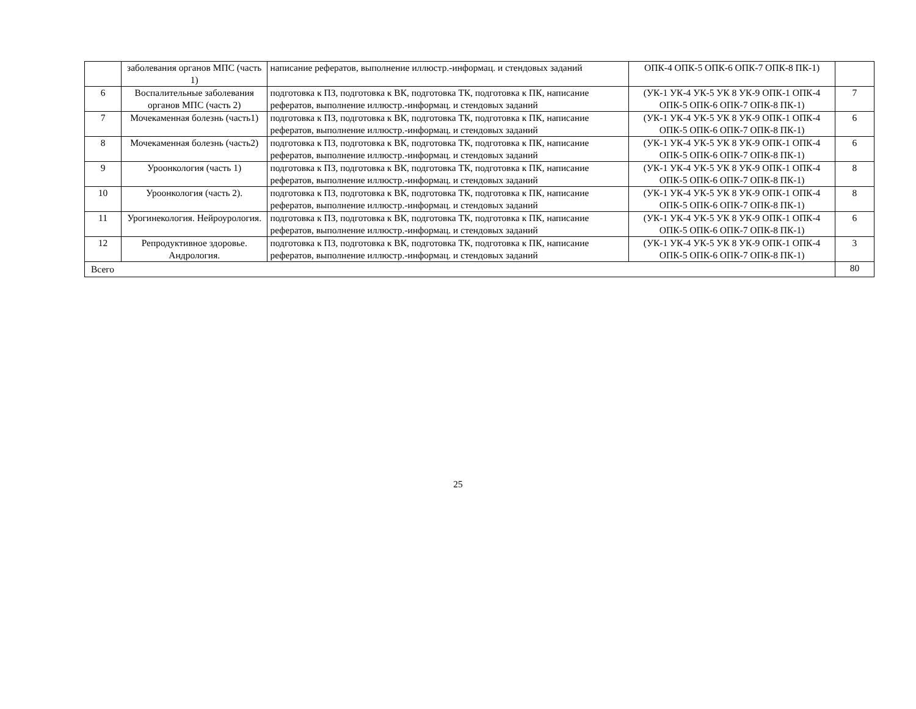| | заболевания органов МПС (часть 1) | написание рефератов, выполнение иллюстр.-информац. и стендовых заданий | ОПК-4 ОПК-5 ОПК-6 ОПК-7 ОПК-8 ПК-1) | |
| 6 | Воспалительные заболевания органов МПС (часть 2) | подготовка к ПЗ, подготовка к ВК, подготовка ТК, подготовка к ПК, написание рефератов, выполнение иллюстр.-информац. и стендовых заданий | (УК-1 УК-4 УК-5 УК 8 УК-9 ОПК-1 ОПК-4 ОПК-5 ОПК-6 ОПК-7 ОПК-8 ПК-1) | 7 |
| 7 | Мочекаменная болезнь (часть1) | подготовка к ПЗ, подготовка к ВК, подготовка ТК, подготовка к ПК, написание рефератов, выполнение иллюстр.-информац. и стендовых заданий | (УК-1 УК-4 УК-5 УК 8 УК-9 ОПК-1 ОПК-4 ОПК-5 ОПК-6 ОПК-7 ОПК-8 ПК-1) | 6 |
| 8 | Мочекаменная болезнь (часть2) | подготовка к ПЗ, подготовка к ВК, подготовка ТК, подготовка к ПК, написание рефератов, выполнение иллюстр.-информац. и стендовых заданий | (УК-1 УК-4 УК-5 УК 8 УК-9 ОПК-1 ОПК-4 ОПК-5 ОПК-6 ОПК-7 ОПК-8 ПК-1) | 6 |
| 9 | Уроонкология (часть 1) | подготовка к ПЗ, подготовка к ВК, подготовка ТК, подготовка к ПК, написание рефератов, выполнение иллюстр.-информац. и стендовых заданий | (УК-1 УК-4 УК-5 УК 8 УК-9 ОПК-1 ОПК-4 ОПК-5 ОПК-6 ОПК-7 ОПК-8 ПК-1) | 8 |
| 10 | Уроонкология (часть 2). | подготовка к ПЗ, подготовка к ВК, подготовка ТК, подготовка к ПК, написание рефератов, выполнение иллюстр.-информац. и стендовых заданий | (УК-1 УК-4 УК-5 УК 8 УК-9 ОПК-1 ОПК-4 ОПК-5 ОПК-6 ОПК-7 ОПК-8 ПК-1) | 8 |
| 11 | Урогинекология. Нейроурология. | подготовка к ПЗ, подготовка к ВК, подготовка ТК, подготовка к ПК, написание рефератов, выполнение иллюстр.-информац. и стендовых заданий | (УК-1 УК-4 УК-5 УК 8 УК-9 ОПК-1 ОПК-4 ОПК-5 ОПК-6 ОПК-7 ОПК-8 ПК-1) | 6 |
| 12 | Репродуктивное здоровье. Андрология. | подготовка к ПЗ, подготовка к ВК, подготовка ТК, подготовка к ПК, написание рефератов, выполнение иллюстр.-информац. и стендовых заданий | (УК-1 УК-4 УК-5 УК 8 УК-9 ОПК-1 ОПК-4 ОПК-5 ОПК-6 ОПК-7 ОПК-8 ПК-1) | 3 |
| Всего | | | | 80 |
25